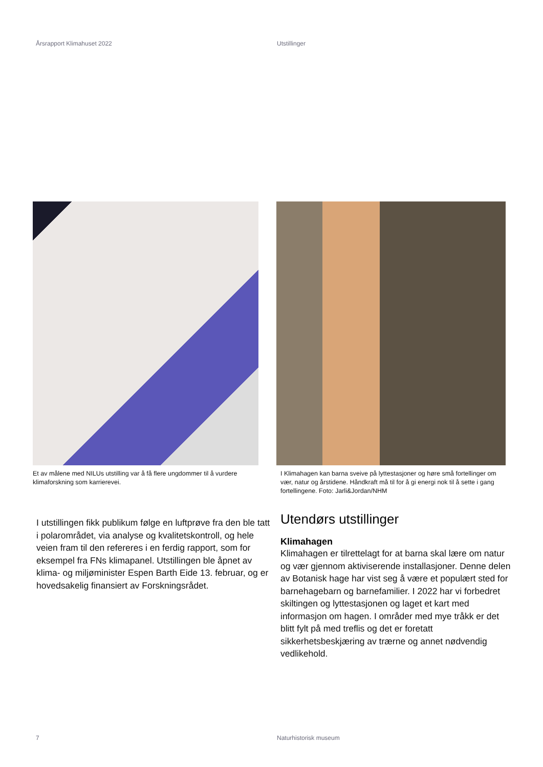Årsrapport Klimahuset 2022 Utstillinger
Et av målene med NILUs utstilling var å få flere ungdommer til å vurdere klimaforskning som karrierevei.
I Klimahagen kan barna sveive på lyttestasjoner og høre små fortellinger om vær, natur og årstidene. Håndkraft må til for å gi energi nok til å sette i gang fortellingene. Foto: Jarli&Jordan/NHM
I utstillingen fikk publikum følge en luftprøve fra den ble tatt i polarområdet, via analyse og kvalitetskontroll, og hele veien fram til den refereres i en ferdig rapport, som for eksempel fra FNs klimapanel. Utstillingen ble åpnet av klima- og miljøminister Espen Barth Eide 13. februar, og er hovedsakelig finansiert av Forskningsrådet.
Utendørs utstillinger
Klimahagen
Klimahagen er tilrettelagt for at barna skal lære om natur og vær gjennom aktiviserende installasjoner. Denne delen av Botanisk hage har vist seg å være et populært sted for barnehagebarn og barnefamilier. I 2022 har vi forbedret skiltingen og lyttestasjonen og laget et kart med informasjon om hagen. I områder med mye tråkk er det blitt fylt på med treflis og det er foretatt sikkerhetsbeskjæring av trærne og annet nødvendig vedlikehold.
7 Naturhistorisk museum